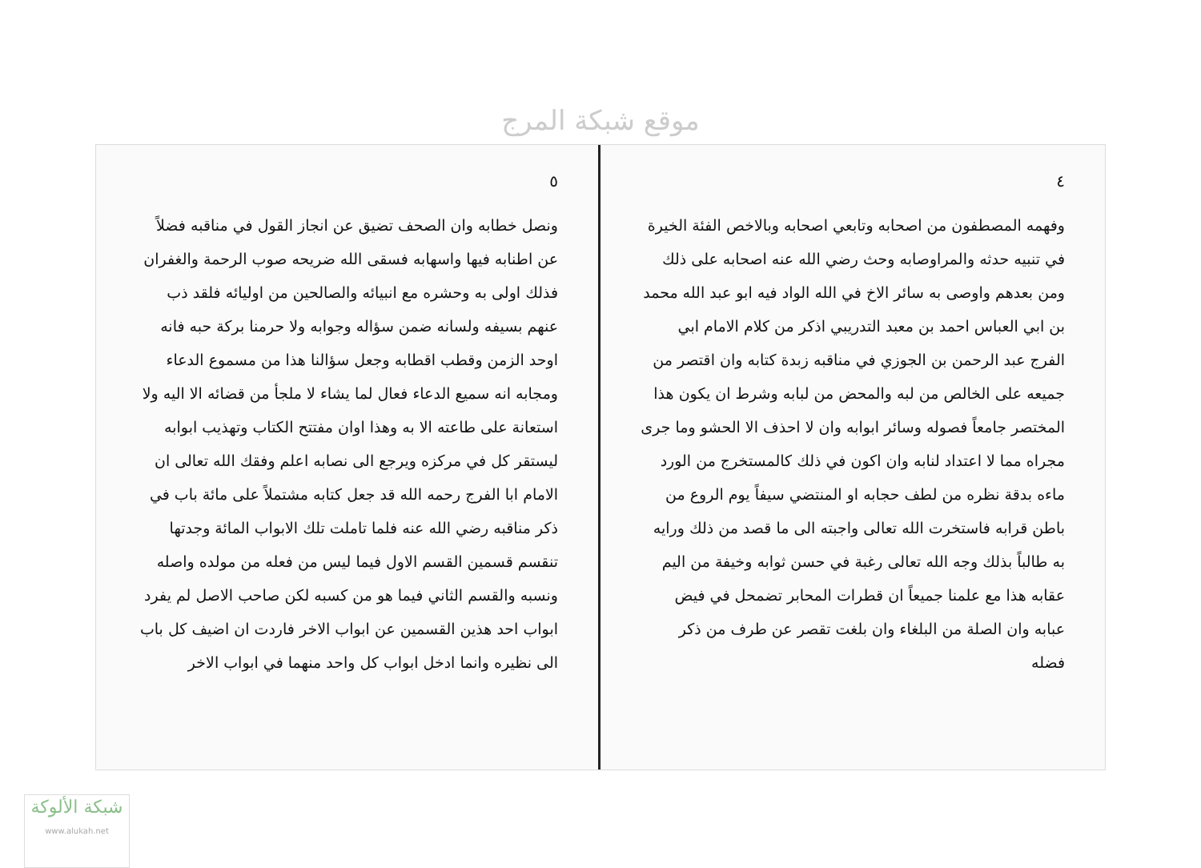موقع شبكة المرج
٥
ونصل خطابه وان الصحف تضيق عن انجاز القول في مناقبه فضلاً عن اطنابه فيها واسهابه فسقى الله ضريحه صوب الرحمة والغفران فذلك اولى به وحشره مع انبيائه والصالحين من اوليائه فلقد ذب عنهم بسيفه ولسانه ضمن سؤاله وجوابه ولا حرمنا بركة حبه فانه اوحد الزمن وقطب اقطابه وجعل سؤالنا هذا من مسموع الدعاء ومجابه انه سميع الدعاء فعال لما يشاء لا ملجأ من قضائه الا اليه ولا استعانة على طاعته الا به وهذا اوان مفتتح الكتاب وتهذيب ابوابه ليستقر كل في مركزه ويرجع الى نصابه اعلم وفقك الله تعالى ان الامام ابا الفرج رحمه الله قد جعل كتابه مشتملاً على مائة باب في ذكر مناقبه رضي الله عنه فلما تاملت تلك الابواب المائة وجدتها تنقسم قسمين القسم الاول فيما ليس من فعله من مولده واصله ونسبه والقسم الثاني فيما هو من كسبه لكن صاحب الاصل لم يفرد ابواب احد هذين القسمين عن ابواب الاخر فاردت ان اضيف كل باب الى نظيره وانما ادخل ابواب كل واحد منهما في ابواب الاخر
٤
وفهمه المصطفون من اصحابه وتابعي اصحابه وبالاخص الفئة الخيرة في تنبيه حدثه والمراوصابه وحث رضي الله عنه اصحابه على ذلك ومن بعدهم واوصى به سائر الاخ في الله الواد فيه ابو عبد الله محمد بن ابي العباس احمد بن معبد التدريبي اذكر من كلام الامام ابي الفرج عبد الرحمن بن الجوزي في مناقبه زبدة كتابه وان اقتصر من جميعه على الخالص من لبه والمحض من لبابه وشرط ان يكون هذا المختصر جامعاً فصوله وسائر ابوابه وان لا احذف الا الحشو وما جرى مجراه مما لا اعتداد لنابه وان اكون في ذلك كالمستخرج من الورد ماءه بدقة نظره من لطف حجابه او المنتضي سيفاً يوم الروع من باطن قرابه فاستخرت الله تعالى واجبته الى ما قصد من ذلك ورايه به طالباً بذلك وجه الله تعالى رغبة في حسن ثوابه وخيفة من اليم عقابه هذا مع علمنا جميعاً ان قطرات المحابر تضمحل في فيض عبابه وان الصلة من البلغاء وان بلغت تقصر عن طرف من ذكر فضله
شبكة الألوكة
www.alukah.net